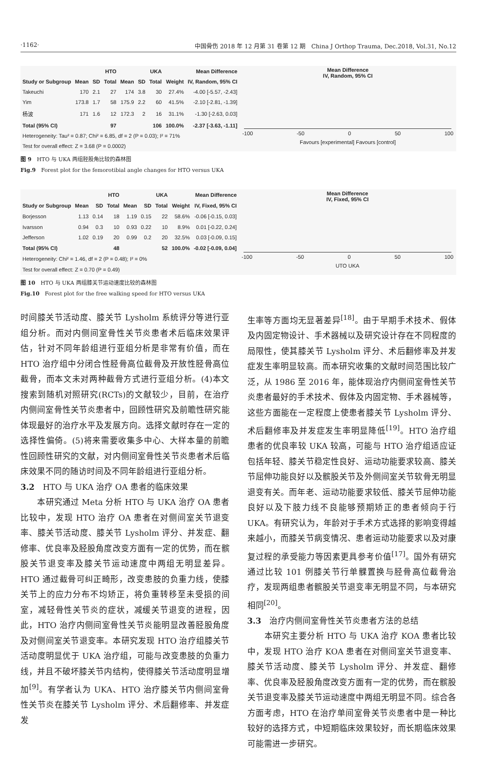·1162· 中国骨伤 2018 年 12 月第 31 卷第 12 期　China J Orthop Trauma, Dec.2018, Vol.31, No.12
| | HTO | | | UKA | | | | Mean Difference |
| --- | --- | --- | --- | --- | --- | --- | --- | --- |
| Study or Subgroup | Mean | SD | Total | Mean | SD | Total | Weight | IV, Random, 95% CI |
| Takeuchi | 170 | 2.1 | 27 | 174 | 3.8 | 30 | 27.4% | -4.00 [-5.57, -2.43] |
| Yim | 173.8 | 1.7 | 58 | 175.9 | 2.2 | 60 | 41.5% | -2.10 [-2.81, -1.39] |
| 杨波 | 171 | 1.6 | 12 | 172.3 | 2 | 16 | 31.1% | -1.30 [-2.63, 0.03] |
| Total (95% CI) | | | 97 | | | 106 | 100.0% | -2.37 [-3.63, -1.11] |
| Heterogeneity: Tau² = 0.87; Chi² = 6.85, df = 2 (P = 0.03); I² = 71% | | | | | | | | |
| Test for overall effect: Z = 3.68 (P = 0.0002) | | | | | | | | |
Mean Difference
IV, Random, 95% CI
-100 -50 0 50 100
Favours [experimental] Favours [control]
图 9　HTO 与 UKA 两组胫股角比较的森林图
Fig.9　Forest plot for the femorotibial angle changes for HTO versus UKA
| | HTO | | | UKA | | | | Mean Difference |
| --- | --- | --- | --- | --- | --- | --- | --- | --- |
| Study or Subgroup | Mean | SD | Total | Mean | SD | Total | Weight | IV, Fixed, 95% CI |
| Borjesson | 1.13 | 0.14 | 18 | 1.19 | 0.15 | 22 | 58.6% | -0.06 [-0.15, 0.03] |
| Ivarsson | 0.94 | 0.3 | 10 | 0.93 | 0.22 | 10 | 8.9% | 0.01 [-0.22, 0.24] |
| Jefferson | 1.02 | 0.19 | 20 | 0.99 | 0.2 | 20 | 32.5% | 0.03 [-0.09, 0.15] |
| Total (95% CI) | | | 48 | | | 52 | 100.0% | -0.02 [-0.09, 0.04] |
| Heterogeneity: Chi² = 1.46, df = 2 (P = 0.48); I² = 0% | | | | | | | | |
| Test for overall effect: Z = 0.70 (P = 0.49) | | | | | | | | |
Mean Difference
IV, Fixed, 95% CI
-100 -50 0 50 100
UTO UKA
图 10　HTO 与 UKA 两组膝关节运动速度比较的森林图
Fig.10　Forest plot for the free walking speed for HTO versus UKA
时间膝关节活动度、膝关节 Lysholm 系统评分等进行亚组分析。而对内侧间室骨性关节炎患者术后临床效果评估，针对不同年龄组进行亚组分析是非常有价值，而在 HTO 治疗组中分闭合性胫骨高位截骨及开放性胫骨高位截骨，而本文未对两种截骨方式进行亚组分析。(4)本文搜索到随机对照研究(RCTs)的文献较少，目前，在治疗内侧间室骨性关节炎患者中，回顾性研究及前瞻性研究能体现最好的治疗水平及发展方向。选择文献时存在一定的选择性偏倚。(5)将来需要收集多中心、大样本量的前瞻性回顾性研究的文献，对内侧间室骨性关节炎患者术后临床效果不同的随访时间及不同年龄组进行亚组分析。
3.2　HTO 与 UKA 治疗 OA 患者的临床效果
　　本研究通过 Meta 分析 HTO 与 UKA 治疗 OA 患者比较中，发现 HTO 治疗 OA 患者在对侧间室关节退变率、膝关节活动度、膝关节 Lysholm 评分、并发症、翻修率、优良率及胫股角度改变方面有一定的优势，而在髌股关节退变率及膝关节运动速度中两组无明显差异。HTO 通过截骨可纠正畸形，改变患肢的负重力线，使膝关节上的应力分布不均矫正，将负重转移至未受损的间室，减轻骨性关节炎的症状，减缓关节退变的进程，因此，HTO 治疗内侧间室骨性关节炎能明显改善胫股角度及对侧间室关节退变率。本研究发现 HTO 治疗组膝关节活动度明显优于 UKA 治疗组，可能与改变患肢的负重力线，并且不破坏膝关节内结构，使得膝关节活动度明显增加<sup>[9]</sup>。有学者认为 UKA、HTO 治疗膝关节内侧间室骨性关节炎在膝关节 Lysholm 评分、术后翻修率、并发症发
生率等方面均无显著差异<sup>[18]</sup>。由于早期手术技术、假体及内固定物设计、手术器械以及研究设计存在不同程度的局限性，使其膝关节 Lysholm 评分、术后翻修率及并发症发生率明显较高。而本研究收集的文献时间范围比较广泛，从 1986 至 2016 年，能体现治疗内侧间室骨性关节炎患者最好的手术技术、假体及内固定物、手术器械等，这些方面能在一定程度上使患者膝关节 Lysholm 评分、术后翻修率及并发症发生率明显降低<sup>[19]</sup>。HTO 治疗组患者的优良率较 UKA 较高，可能与 HTO 治疗组适应证包括年轻、膝关节稳定性良好、运动功能要求较高、膝关节屈伸功能良好以及髌股关节及外侧间室关节软骨无明显退变有关。而年老、运动功能要求较低、膝关节屈伸功能良好以及下肢力线不良能够预期矫正的患者倾向于行 UKA。有研究认为，年龄对于手术方式选择的影响变得越来越小，而膝关节病变情况、患者运动功能要求以及对康复过程的承受能力等因素更具参考价值<sup>[17]</sup>。国外有研究通过比较 101 例膝关节行单髁置换与胫骨高位截骨治疗，发现两组患者髌股关节退变率无明显不同，与本研究相同<sup>[20]</sup>。
3.3　治疗内侧间室骨性关节炎患者方法的总结
　　本研究主要分析 HTO 与 UKA 治疗 KOA 患者比较中，发现 HTO 治疗 KOA 患者在对侧间室关节退变率、膝关节活动度、膝关节 Lysholm 评分、并发症、翻修率、优良率及胫股角度改变方面有一定的优势，而在髌股关节退变率及膝关节运动速度中两组无明显不同。综合各方面考虑，HTO 在治疗单间室骨关节炎患者中是一种比较好的选择方式，中短期临床效果较好，而长期临床效果可能需进一步研究。